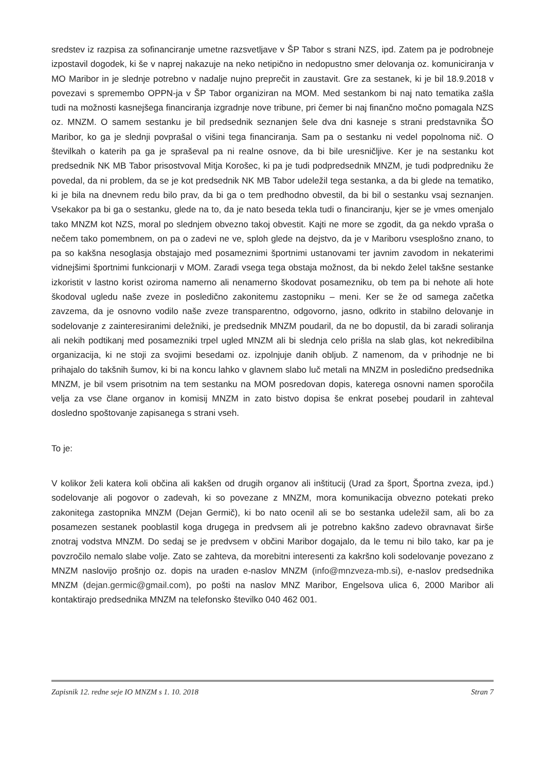sredstev iz razpisa za sofinanciranje umetne razsvetljave v ŠP Tabor s strani NZS, ipd. Zatem pa je podrobneje izpostavil dogodek, ki še v naprej nakazuje na neko netipično in nedopustno smer delovanja oz. komuniciranja v MO Maribor in je slednje potrebno v nadalje nujno preprečit in zaustavit. Gre za sestanek, ki je bil 18.9.2018 v povezavi s spremembo OPPN-ja v ŠP Tabor organiziran na MOM. Med sestankom bi naj nato tematika zašla tudi na možnosti kasnejšega financiranja izgradnje nove tribune, pri čemer bi naj finančno močno pomagala NZS oz. MNZM. O samem sestanku je bil predsednik seznanjen šele dva dni kasneje s strani predstavnika ŠO Maribor, ko ga je slednji povprašal o višini tega financiranja. Sam pa o sestanku ni vedel popolnoma nič. O številkah o katerih pa ga je spraševal pa ni realne osnove, da bi bile uresničljive. Ker je na sestanku kot predsednik NK MB Tabor prisostvoval Mitja Korošec, ki pa je tudi podpredsednik MNZM, je tudi podpredniku že povedal, da ni problem, da se je kot predsednik NK MB Tabor udeležil tega sestanka, a da bi glede na tematiko, ki je bila na dnevnem redu bilo prav, da bi ga o tem predhodno obvestil, da bi bil o sestanku vsaj seznanjen. Vsekakor pa bi ga o sestanku, glede na to, da je nato beseda tekla tudi o financiranju, kjer se je vmes omenjalo tako MNZM kot NZS, moral po slednjem obvezno takoj obvestit. Kajti ne more se zgodit, da ga nekdo vpraša o nečem tako pomembnem, on pa o zadevi ne ve, sploh glede na dejstvo, da je v Mariboru vsesplošno znano, to pa so kakšna nesoglasja obstajajo med posameznimi športnimi ustanovami ter javnim zavodom in nekaterimi vidnejšimi športnimi funkcionarji v MOM. Zaradi vsega tega obstaja možnost, da bi nekdo želel takšne sestanke izkoristit v lastno korist oziroma namerno ali nenamerno škodovat posamezniku, ob tem pa bi nehote ali hote škodoval ugledu naše zveze in posledično zakonitemu zastopniku – meni. Ker se že od samega začetka zavzema, da je osnovno vodilo naše zveze transparentno, odgovorno, jasno, odkrito in stabilno delovanje in sodelovanje z zainteresiranimi deležniki, je predsednik MNZM poudaril, da ne bo dopustil, da bi zaradi soliranja ali nekih podtikanj med posamezniki trpel ugled MNZM ali bi slednja celo prišla na slab glas, kot nekredibilna organizacija, ki ne stoji za svojimi besedami oz. izpolnjuje danih obljub. Z namenom, da v prihodnje ne bi prihajalo do takšnih šumov, ki bi na koncu lahko v glavnem slabo luč metali na MNZM in posledično predsednika MNZM, je bil vsem prisotnim na tem sestanku na MOM posredovan dopis, katerega osnovni namen sporočila velja za vse člane organov in komisij MNZM in zato bistvo dopisa še enkrat posebej poudaril in zahteval dosledno spoštovanje zapisanega s strani vseh.
To je:
V kolikor želi katera koli občina ali kakšen od drugih organov ali inštitucij (Urad za šport, Športna zveza, ipd.) sodelovanje ali pogovor o zadevah, ki so povezane z MNZM, mora komunikacija obvezno potekati preko zakonitega zastopnika MNZM (Dejan Germič), ki bo nato ocenil ali se bo sestanka udeležil sam, ali bo za posamezen sestanek pooblastil koga drugega in predvsem ali je potrebno kakšno zadevo obravnavat širše znotraj vodstva MNZM. Do sedaj se je predvsem v občini Maribor dogajalo, da le temu ni bilo tako, kar pa je povzročilo nemalo slabe volje. Zato se zahteva, da morebitni interesenti za kakršno koli sodelovanje povezano z MNZM naslovijo prošnjo oz. dopis na uraden e-naslov MNZM (info@mnzveza-mb.si), e-naslov predsednika MNZM (dejan.germic@gmail.com), po pošti na naslov MNZ Maribor, Engelsova ulica 6, 2000 Maribor ali kontaktirajo predsednika MNZM na telefonsko številko 040 462 001.
Zapisnik 12. redne seje IO MNZM s 1. 10. 2018 Stran 7